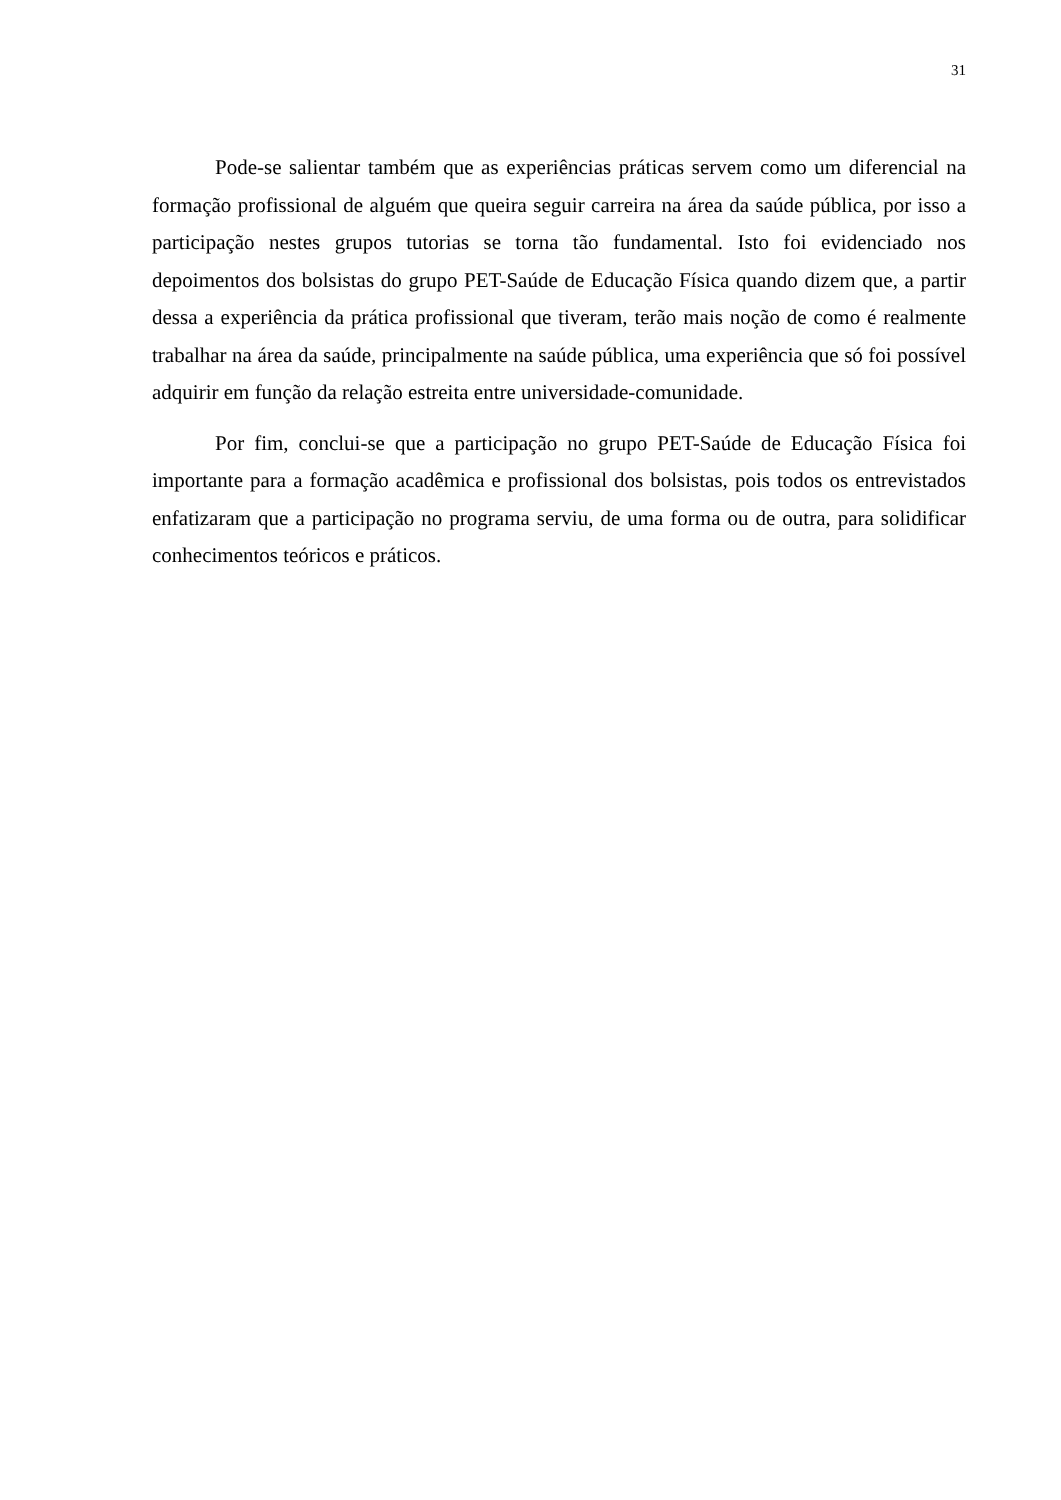31
Pode-se salientar também que as experiências práticas servem como um diferencial na formação profissional de alguém que queira seguir carreira na área da saúde pública, por isso a participação nestes grupos tutorias se torna tão fundamental. Isto foi evidenciado nos depoimentos dos bolsistas do grupo PET-Saúde de Educação Física quando dizem que, a partir dessa a experiência da prática profissional que tiveram, terão mais noção de como é realmente trabalhar na área da saúde, principalmente na saúde pública, uma experiência que só foi possível adquirir em função da relação estreita entre universidade-comunidade.
Por fim, conclui-se que a participação no grupo PET-Saúde de Educação Física foi importante para a formação acadêmica e profissional dos bolsistas, pois todos os entrevistados enfatizaram que a participação no programa serviu, de uma forma ou de outra, para solidificar conhecimentos teóricos e práticos.